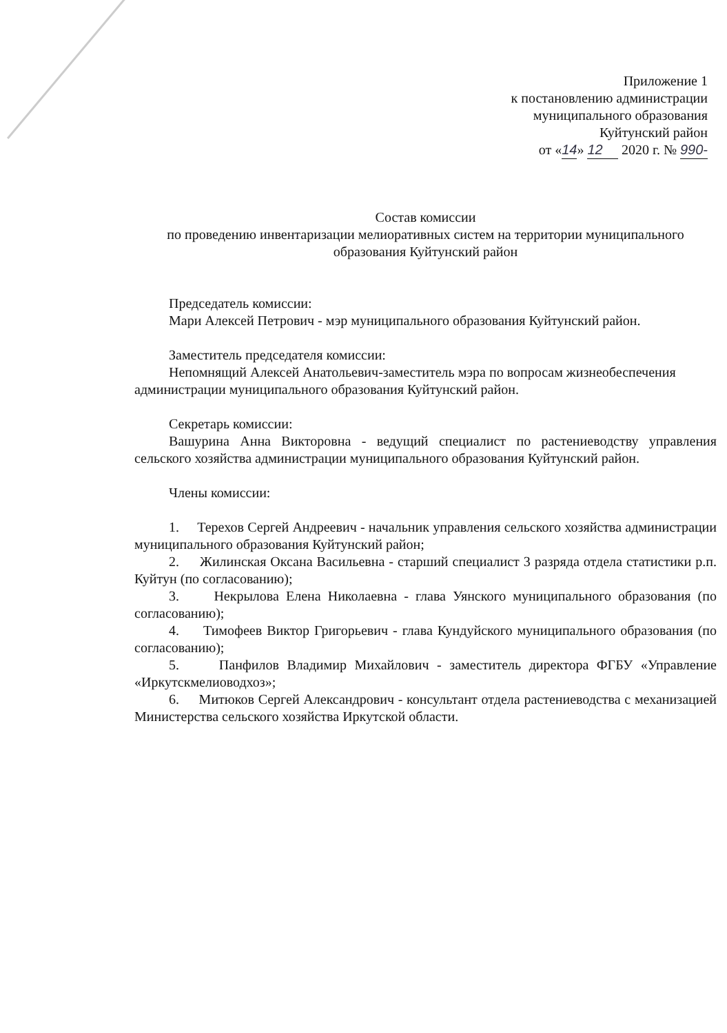Приложение 1
к постановлению администрации
муниципального образования
Куйтунский район
от «14» 12 2020 г. № 990-
Состав комиссии
по проведению инвентаризации мелиоративных систем на территории муниципального образования Куйтунский район
Председатель комиссии:
Мари Алексей Петрович - мэр муниципального образования Куйтунский район.
Заместитель председателя комиссии:
Непомнящий Алексей Анатольевич-заместитель мэра по вопросам жизнеобеспечения администрации муниципального образования Куйтунский район.
Секретарь комиссии:
Вашурина Анна Викторовна - ведущий специалист по растениеводству управления сельского хозяйства администрации муниципального образования Куйтунский район.
Члены комиссии:
1. Терехов Сергей Андреевич - начальник управления сельского хозяйства администрации муниципального образования Куйтунский район;
2. Жилинская Оксана Васильевна - старший специалист 3 разряда отдела статистики р.п. Куйтун (по согласованию);
3. Некрылова Елена Николаевна - глава Уянского муниципального образования (по согласованию);
4. Тимофеев Виктор Григорьевич - глава Кундуйского муниципального образования (по согласованию);
5. Панфилов Владимир Михайлович - заместитель директора ФГБУ «Управление «Иркутскмелиоводхоз»;
6. Митюков Сергей Александрович - консультант отдела растениеводства с механизацией Министерства сельского хозяйства Иркутской области.